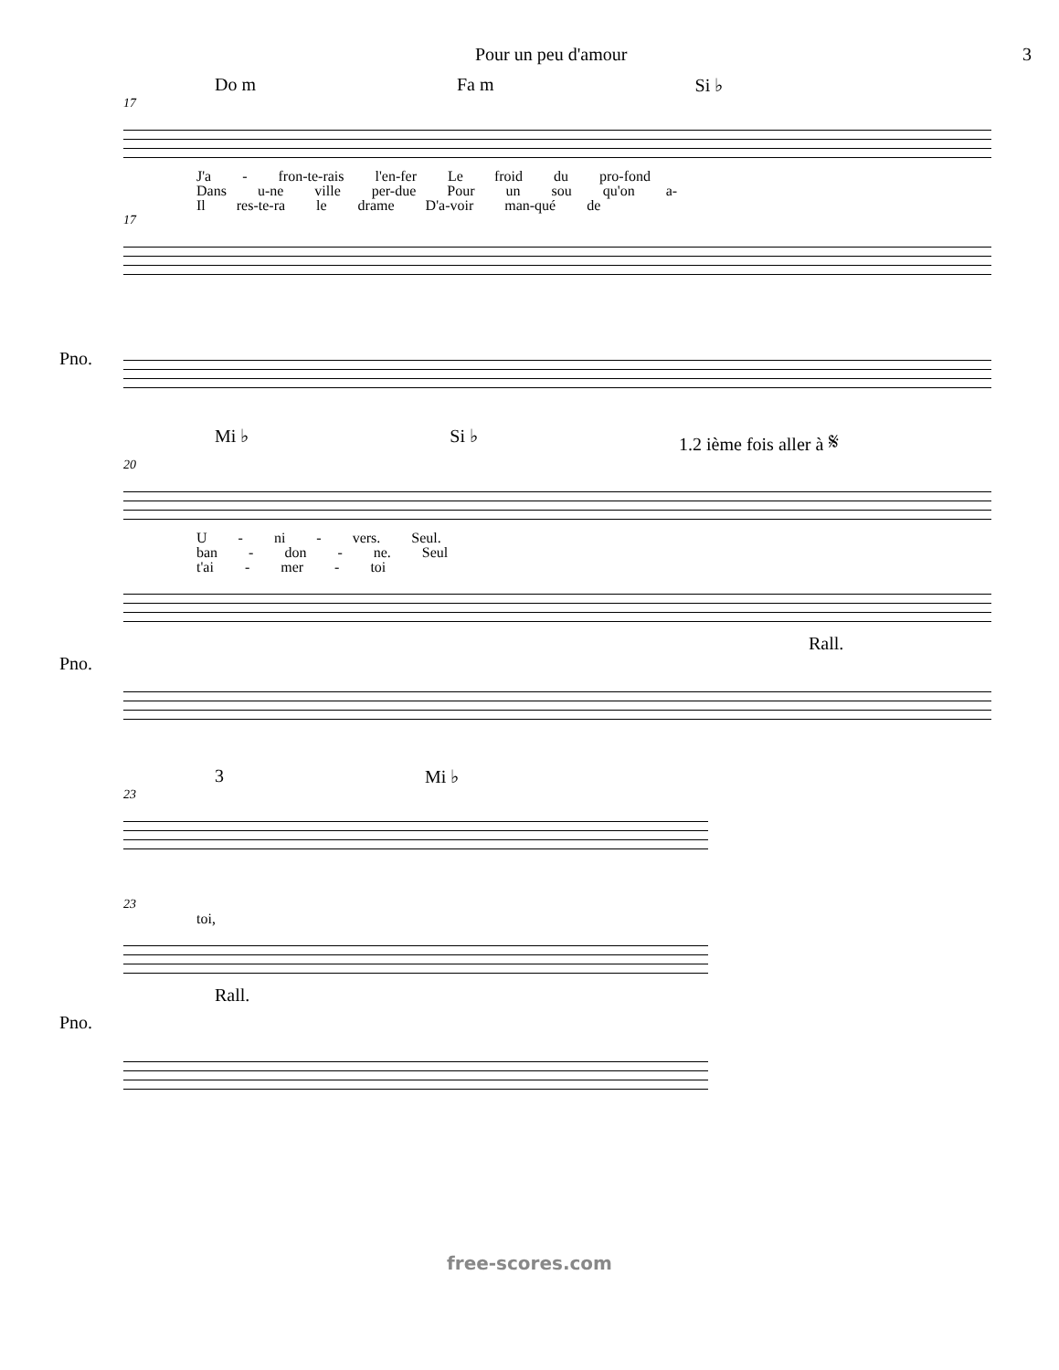Pour un peu d'amour 3
Do m Fa m Si ♭
17
J'a - fron-te-rais l'en-fer Le froid du pro-fond
Dans u-ne ville per-due Pour un sou qu'on a-
Il res-te-ra le drame D'a-voir man-qué de
17
Pno.
Mi ♭ Si ♭ 1.2 ième fois aller à 𝄋
20
U - ni - vers. Seul.
ban - don - ne. Seul
t'ai - mer - toi
Pno.
Rall.
3 Mi ♭
23
23
toi,
Pno.
Rall.
free-scores.com